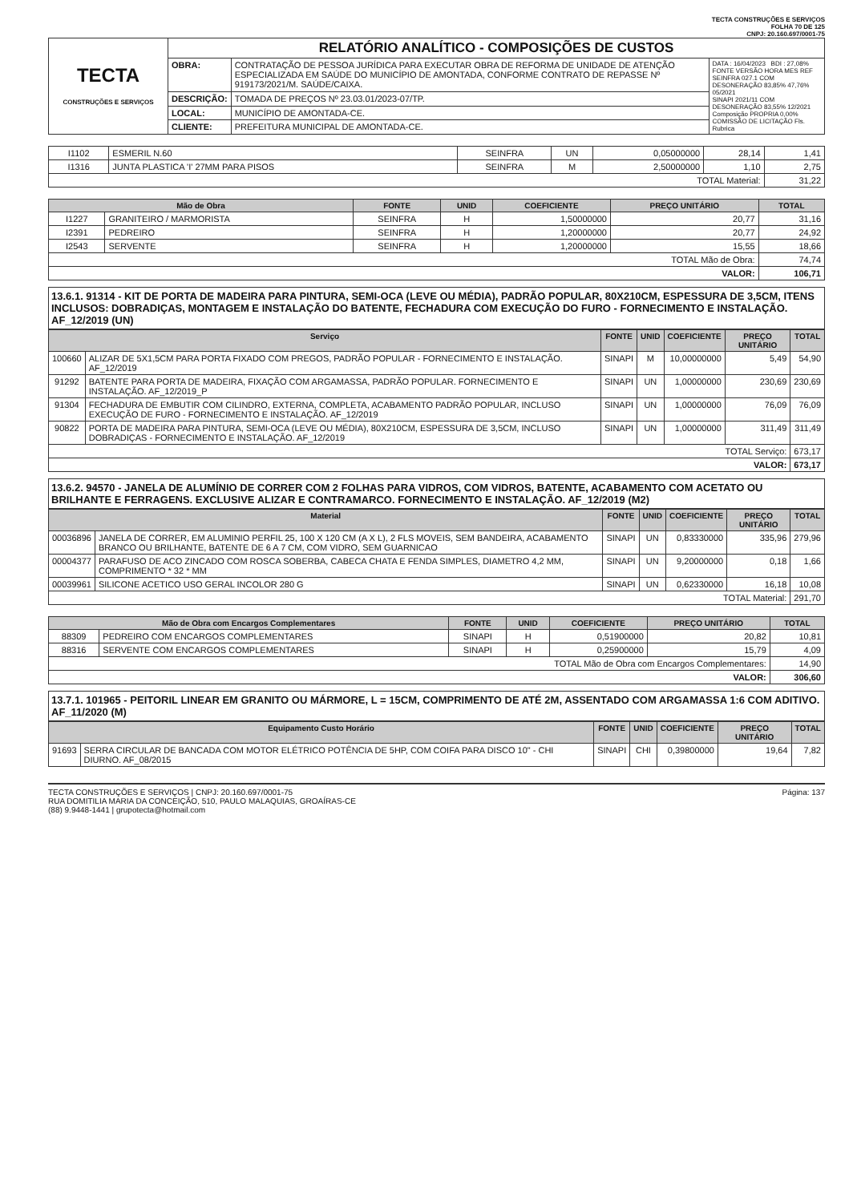TECTA CONSTRUÇÕES E SERVIÇOS
FOLHA 70 DE 125
CNPJ: 20.160.697/0001-75
| TECTA CONSTRUÇÕES E SERVIÇOS | RELATÓRIO ANALÍTICO - COMPOSIÇÕES DE CUSTOS | | |
| | OBRA: | CONTRATAÇÃO DE PESSOA JURÍDICA PARA EXECUTAR OBRA DE REFORMA DE UNIDADE DE ATENÇÃO ESPECIALIZADA EM SAÚDE DO MUNICÍPIO DE AMONTADA, CONFORME CONTRATO DE REPASSE Nº 919173/2021/M. SAÚDE/CAIXA. | DATA : 16/04/2023 BDI : 27,08% FONTE VERSÃO HORA MES REF SEINFRA 027.1 COM DESONERAÇÃO 83,85% 47,76% 05/2021 SINAPI 2021/11 COM DESONERAÇÃO 83,55% 12/2021 Composição PROPRIA 0,00% COMISSÃO DE LICITAÇÃO Fls. Rubrica |
| | DESCRIÇÃO: | TOMADA DE PREÇOS Nº 23.03.01/2023-07/TP. | |
| | LOCAL: | MUNICÍPIO DE AMONTADA-CE. | |
| | CLIENTE: | PREFEITURA MUNICIPAL DE AMONTADA-CE. | |
| I1102 | ESMERIL N.60 | SEINFRA | UN | 0,05000000 | 28,14 | 1,41 |
| I1316 | JUNTA PLASTICA 'I' 27MM PARA PISOS | SEINFRA | M | 2,50000000 | 1,10 | 2,75 |
| TOTAL Material: | | | | | | 31,22 |
| Mão de Obra | | FONTE | UNID | COEFICIENTE | PREÇO UNITÁRIO | TOTAL |
| --- | --- | --- | --- | --- | --- | --- |
| I1227 | GRANITEIRO / MARMORISTA | SEINFRA | H | 1,50000000 | 20,77 | 31,16 |
| I2391 | PEDREIRO | SEINFRA | H | 1,20000000 | 20,77 | 24,92 |
| I2543 | SERVENTE | SEINFRA | H | 1,20000000 | 15,55 | 18,66 |
| TOTAL Mão de Obra: | | | | | | 74,74 |
| VALOR: | | | | | | 106,71 |
13.6.1. 91314 - KIT DE PORTA DE MADEIRA PARA PINTURA, SEMI-OCA (LEVE OU MÉDIA), PADRÃO POPULAR, 80X210CM, ESPESSURA DE 3,5CM, ITENS INCLUSOS: DOBRADIÇAS, MONTAGEM E INSTALAÇÃO DO BATENTE, FECHADURA COM EXECUÇÃO DO FURO - FORNECIMENTO E INSTALAÇÃO. AF_12/2019 (UN)
| Serviço | | FONTE | UNID | COEFICIENTE | PREÇO UNITÁRIO | TOTAL |
| --- | --- | --- | --- | --- | --- | --- |
| 100660 | ALIZAR DE 5X1,5CM PARA PORTA FIXADO COM PREGOS, PADRÃO POPULAR - FORNECIMENTO E INSTALAÇÃO. AF_12/2019 | SINAPI | M | 10,00000000 | 5,49 | 54,90 |
| 91292 | BATENTE PARA PORTA DE MADEIRA, FIXAÇÃO COM ARGAMASSA, PADRÃO POPULAR. FORNECIMENTO E INSTALAÇÃO. AF_12/2019_P | SINAPI | UN | 1,00000000 | 230,69 | 230,69 |
| 91304 | FECHADURA DE EMBUTIR COM CILINDRO, EXTERNA, COMPLETA, ACABAMENTO PADRÃO POPULAR, INCLUSO EXECUÇÃO DE FURO - FORNECIMENTO E INSTALAÇÃO. AF_12/2019 | SINAPI | UN | 1,00000000 | 76,09 | 76,09 |
| 90822 | PORTA DE MADEIRA PARA PINTURA, SEMI-OCA (LEVE OU MÉDIA), 80X210CM, ESPESSURA DE 3,5CM, INCLUSO DOBRADIÇAS - FORNECIMENTO E INSTALAÇÃO. AF_12/2019 | SINAPI | UN | 1,00000000 | 311,49 | 311,49 |
| TOTAL Serviço: | | | | | | 673,17 |
| VALOR: | | | | | | 673,17 |
13.6.2. 94570 - JANELA DE ALUMÍNIO DE CORRER COM 2 FOLHAS PARA VIDROS, COM VIDROS, BATENTE, ACABAMENTO COM ACETATO OU BRILHANTE E FERRAGENS. EXCLUSIVE ALIZAR E CONTRAMARCO. FORNECIMENTO E INSTALAÇÃO. AF_12/2019 (M2)
| Material | | FONTE | UNID | COEFICIENTE | PREÇO UNITÁRIO | TOTAL |
| --- | --- | --- | --- | --- | --- | --- |
| 00036896 | JANELA DE CORRER, EM ALUMINIO PERFIL 25, 100 X 120 CM (A X L), 2 FLS MOVEIS, SEM BANDEIRA, ACABAMENTO BRANCO OU BRILHANTE, BATENTE DE 6 A 7 CM, COM VIDRO, SEM GUARNICAO | SINAPI | UN | 0,83330000 | 335,96 | 279,96 |
| 00004377 | PARAFUSO DE ACO ZINCADO COM ROSCA SOBERBA, CABECA CHATA E FENDA SIMPLES, DIAMETRO 4,2 MM, COMPRIMENTO * 32 * MM | SINAPI | UN | 9,20000000 | 0,18 | 1,66 |
| 00039961 | SILICONE ACETICO USO GERAL INCOLOR 280 G | SINAPI | UN | 0,62330000 | 16,18 | 10,08 |
| TOTAL Material: | | | | | | 291,70 |
| Mão de Obra com Encargos Complementares | | FONTE | UNID | COEFICIENTE | PREÇO UNITÁRIO | TOTAL |
| --- | --- | --- | --- | --- | --- | --- |
| 88309 | PEDREIRO COM ENCARGOS COMPLEMENTARES | SINAPI | H | 0,51900000 | 20,82 | 10,81 |
| 88316 | SERVENTE COM ENCARGOS COMPLEMENTARES | SINAPI | H | 0,25900000 | 15,79 | 4,09 |
| TOTAL Mão de Obra com Encargos Complementares: | | | | | | 14,90 |
| VALOR: | | | | | | 306,60 |
13.7.1. 101965 - PEITORIL LINEAR EM GRANITO OU MÁRMORE, L = 15CM, COMPRIMENTO DE ATÉ 2M, ASSENTADO COM ARGAMASSA 1:6 COM ADITIVO. AF_11/2020 (M)
| Equipamento Custo Horário | | FONTE | UNID | COEFICIENTE | PREÇO UNITÁRIO | TOTAL |
| --- | --- | --- | --- | --- | --- | --- |
| 91693 | SERRA CIRCULAR DE BANCADA COM MOTOR ELÉTRICO POTÊNCIA DE 5HP, COM COIFA PARA DISCO 10" - CHI DIURNO. AF_08/2015 | SINAPI | CHI | 0,39800000 | 19,64 | 7,82 |
TECTA CONSTRUÇÕES E SERVIÇOS | CNPJ: 20.160.697/0001-75
RUA DOMITILIA MARIA DA CONCEIÇÃO, 510, PAULO MALAQUIAS, GROAÍRAS-CE
(88) 9.9448-1441 | grupotecta@hotmail.com
Página: 137